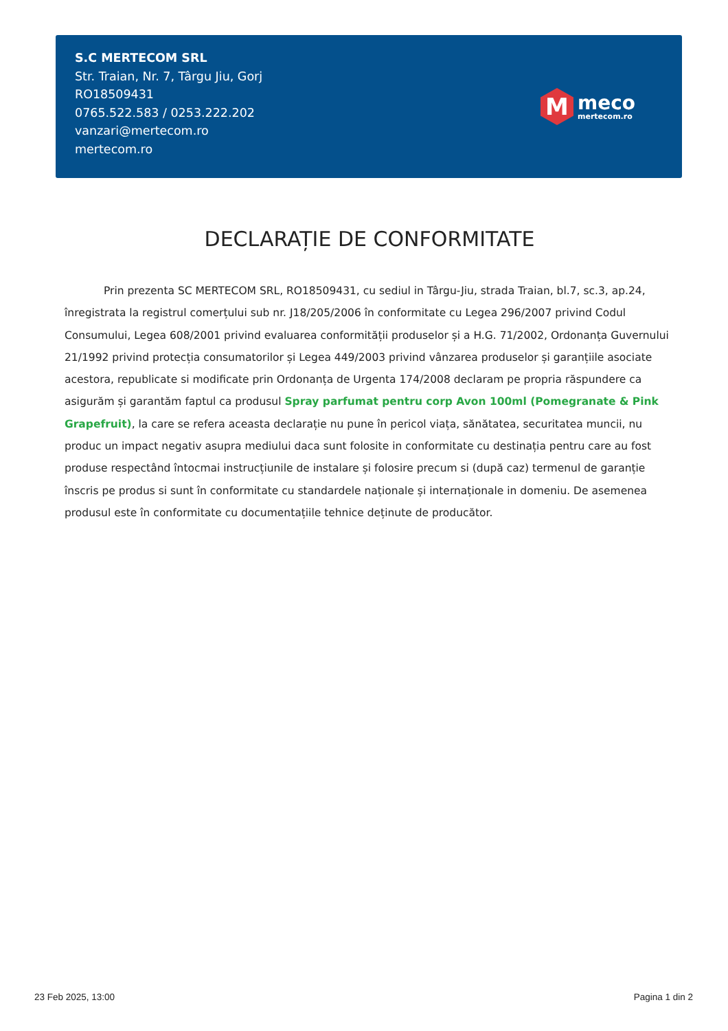S.C MERTECOM SRL
Str. Traian, Nr. 7, Târgu Jiu, Gorj
RO18509431
0765.522.583 / 0253.222.202
vanzari@mertecom.ro
mertecom.ro
M
meco
mertecom.ro
DECLARAȚIE DE CONFORMITATE
Prin prezenta SC MERTECOM SRL, RO18509431, cu sediul in Târgu-Jiu, strada Traian, bl.7, sc.3, ap.24, înregistrata la registrul comerțului sub nr. J18/205/2006 în conformitate cu Legea 296/2007 privind Codul Consumului, Legea 608/2001 privind evaluarea conformității produselor și a H.G. 71/2002, Ordonanța Guvernului 21/1992 privind protecția consumatorilor și Legea 449/2003 privind vânzarea produselor și garanțiile asociate acestora, republicate si modificate prin Ordonanța de Urgenta 174/2008 declaram pe propria răspundere ca asigurăm și garantăm faptul ca produsul Spray parfumat pentru corp Avon 100ml (Pomegranate & Pink Grapefruit), la care se refera aceasta declarație nu pune în pericol viața, sănătatea, securitatea muncii, nu produc un impact negativ asupra mediului daca sunt folosite in conformitate cu destinația pentru care au fost produse respectând întocmai instrucțiunile de instalare și folosire precum si (după caz) termenul de garanție înscris pe produs si sunt în conformitate cu standardele naționale și internaționale in domeniu. De asemenea produsul este în conformitate cu documentațiile tehnice deținute de producător.
23 Feb 2025, 13:00 Pagina 1 din 2